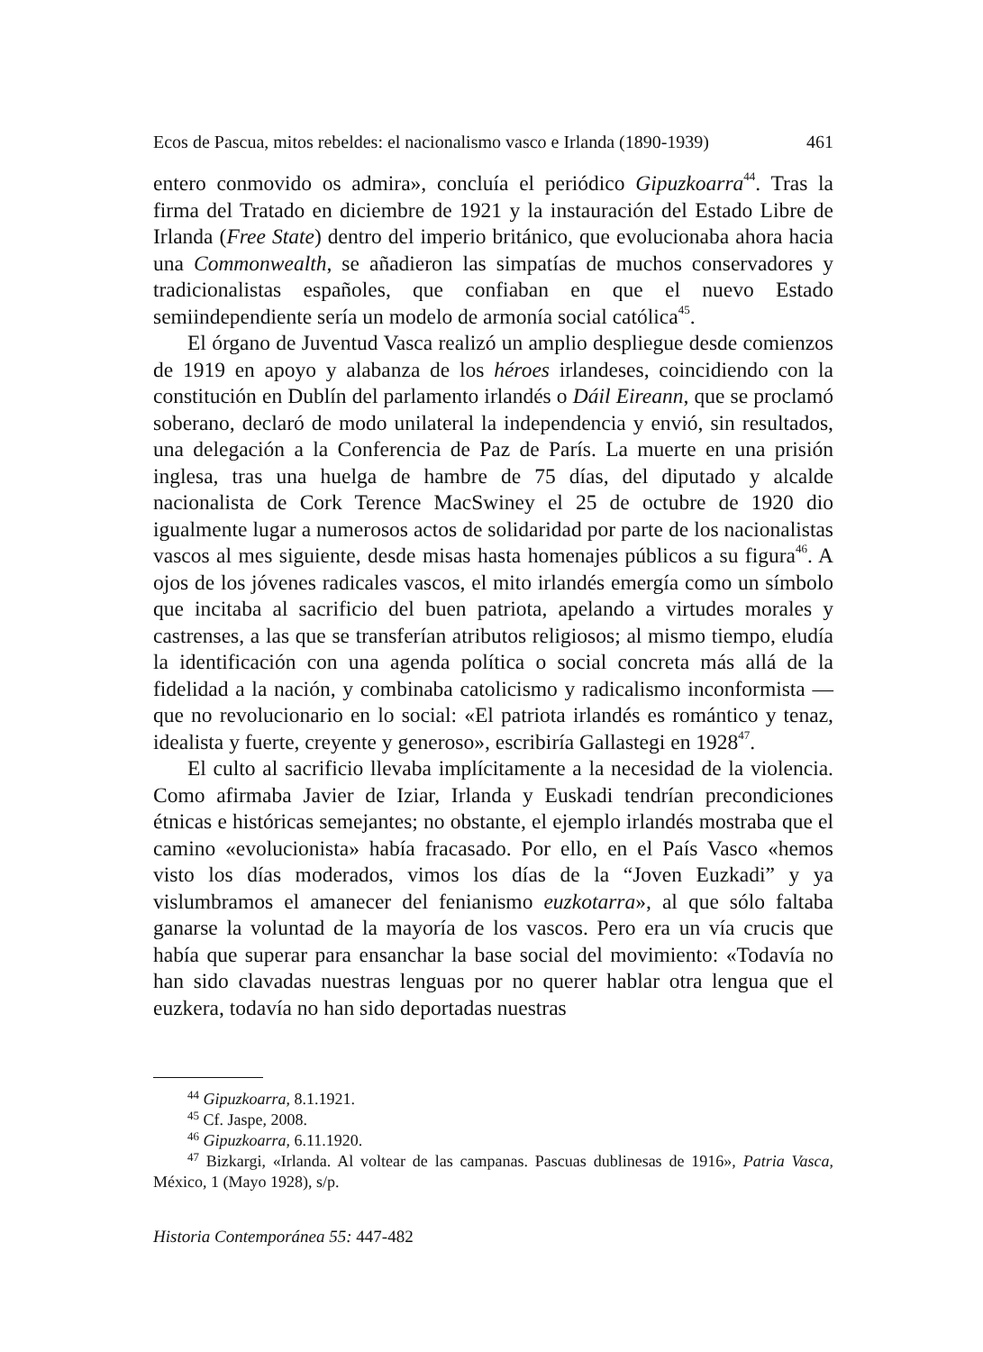Ecos de Pascua, mitos rebeldes: el nacionalismo vasco e Irlanda (1890-1939) 461
entero conmovido os admira», concluía el periódico Gipuzkoarra<sup>44</sup>. Tras la firma del Tratado en diciembre de 1921 y la instauración del Estado Libre de Irlanda (Free State) dentro del imperio británico, que evolucionaba ahora hacia una Commonwealth, se añadieron las simpatías de muchos conservadores y tradicionalistas españoles, que confiaban en que el nuevo Estado semiindependiente sería un modelo de armonía social católica<sup>45</sup>.
El órgano de Juventud Vasca realizó un amplio despliegue desde comienzos de 1919 en apoyo y alabanza de los héroes irlandeses, coincidiendo con la constitución en Dublín del parlamento irlandés o Dáil Eireann, que se proclamó soberano, declaró de modo unilateral la independencia y envió, sin resultados, una delegación a la Conferencia de Paz de París. La muerte en una prisión inglesa, tras una huelga de hambre de 75 días, del diputado y alcalde nacionalista de Cork Terence MacSwiney el 25 de octubre de 1920 dio igualmente lugar a numerosos actos de solidaridad por parte de los nacionalistas vascos al mes siguiente, desde misas hasta homenajes públicos a su figura<sup>46</sup>. A ojos de los jóvenes radicales vascos, el mito irlandés emergía como un símbolo que incitaba al sacrificio del buen patriota, apelando a virtudes morales y castrenses, a las que se transferían atributos religiosos; al mismo tiempo, eludía la identificación con una agenda política o social concreta más allá de la fidelidad a la nación, y combinaba catolicismo y radicalismo inconformista —que no revolucionario en lo social: «El patriota irlandés es romántico y tenaz, idealista y fuerte, creyente y generoso», escribiría Gallastegi en 1928<sup>47</sup>.
El culto al sacrificio llevaba implícitamente a la necesidad de la violencia. Como afirmaba Javier de Iziar, Irlanda y Euskadi tendrían precondiciones étnicas e históricas semejantes; no obstante, el ejemplo irlandés mostraba que el camino «evolucionista» había fracasado. Por ello, en el País Vasco «hemos visto los días moderados, vimos los días de la “Joven Euzkadi” y ya vislumbramos el amanecer del fenianismo euzkotarra», al que sólo faltaba ganarse la voluntad de la mayoría de los vascos. Pero era un vía crucis que había que superar para ensanchar la base social del movimiento: «Todavía no han sido clavadas nuestras lenguas por no querer hablar otra lengua que el euzkera, todavía no han sido deportadas nuestras
<sup>44</sup> Gipuzkoarra, 8.1.1921.
<sup>45</sup> Cf. Jaspe, 2008.
<sup>46</sup> Gipuzkoarra, 6.11.1920.
<sup>47</sup> Bizkargi, «Irlanda. Al voltear de las campanas. Pascuas dublinesas de 1916», Patria Vasca, México, 1 (Mayo 1928), s/p.
Historia Contemporánea 55: 447-482